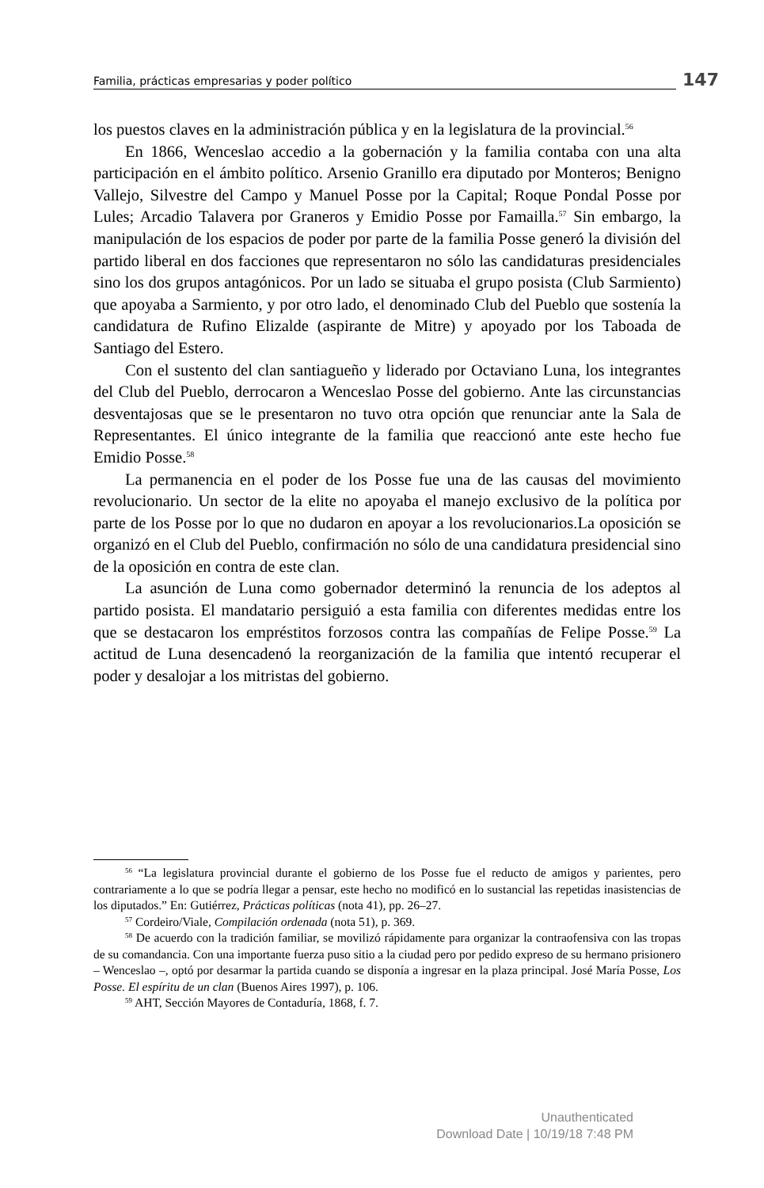Familia, prácticas empresarias y poder político 147
los puestos claves en la administración pública y en la legislatura de la provincial.<sup>56</sup>
En 1866, Wenceslao accedio a la gobernación y la familia contaba con una alta participación en el ámbito político. Arsenio Granillo era diputado por Monteros; Benigno Vallejo, Silvestre del Campo y Manuel Posse por la Capital; Roque Pondal Posse por Lules; Arcadio Talavera por Graneros y Emidio Posse por Famailla.<sup>57</sup> Sin embargo, la manipulación de los espacios de poder por parte de la familia Posse generó la división del partido liberal en dos facciones que representaron no sólo las candidaturas presidenciales sino los dos grupos antagónicos. Por un lado se situaba el grupo posista (Club Sarmiento) que apoyaba a Sarmiento, y por otro lado, el denominado Club del Pueblo que sostenía la candidatura de Rufino Elizalde (aspirante de Mitre) y apoyado por los Taboada de Santiago del Estero.
Con el sustento del clan santiagueño y liderado por Octaviano Luna, los integrantes del Club del Pueblo, derrocaron a Wenceslao Posse del gobierno. Ante las circunstancias desventajosas que se le presentaron no tuvo otra opción que renunciar ante la Sala de Representantes. El único integrante de la familia que reaccionó ante este hecho fue Emidio Posse.<sup>58</sup>
La permanencia en el poder de los Posse fue una de las causas del movimiento revolucionario. Un sector de la elite no apoyaba el manejo exclusivo de la política por parte de los Posse por lo que no dudaron en apoyar a los revolucionarios.La oposición se organizó en el Club del Pueblo, confirmación no sólo de una candidatura presidencial sino de la oposición en contra de este clan.
La asunción de Luna como gobernador determinó la renuncia de los adeptos al partido posista. El mandatario persiguió a esta familia con diferentes medidas entre los que se destacaron los empréstitos forzosos contra las compañías de Felipe Posse.<sup>59</sup> La actitud de Luna desencadenó la reorganización de la familia que intentó recuperar el poder y desalojar a los mitristas del gobierno.
<sup>56</sup> “La legislatura provincial durante el gobierno de los Posse fue el reducto de amigos y parientes, pero contrariamente a lo que se podría llegar a pensar, este hecho no modificó en lo sustancial las repetidas inasistencias de los diputados.” En: Gutiérrez, Prácticas políticas (nota 41), pp. 26–27.
<sup>57</sup> Cordeiro/Viale, Compilación ordenada (nota 51), p. 369.
<sup>58</sup> De acuerdo con la tradición familiar, se movilizó rápidamente para organizar la contraofensiva con las tropas de su comandancia. Con una importante fuerza puso sitio a la ciudad pero por pedido expreso de su hermano prisionero – Wenceslao –, optó por desarmar la partida cuando se disponía a ingresar en la plaza principal. José María Posse, Los Posse. El espíritu de un clan (Buenos Aires 1997), p. 106.
<sup>59</sup> AHT, Sección Mayores de Contaduría, 1868, f. 7.
Unauthenticated
Download Date | 10/19/18 7:48 PM